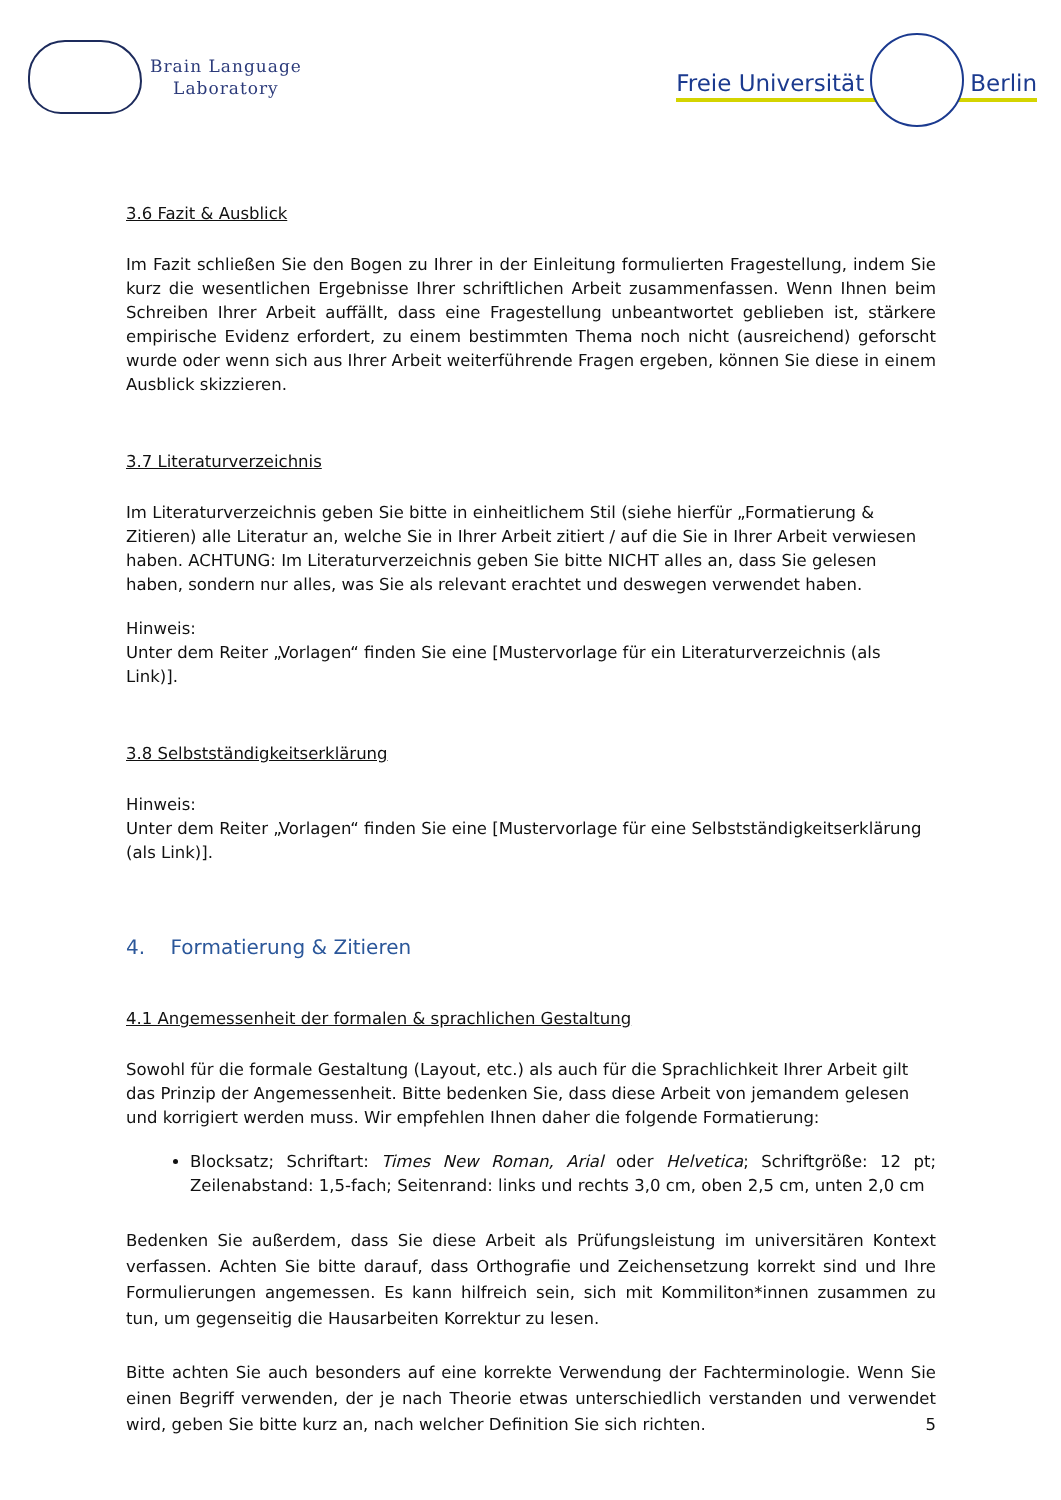Brain Language
Laboratory
Freie Universität Berlin
3.6 Fazit & Ausblick
Im Fazit schließen Sie den Bogen zu Ihrer in der Einleitung formulierten Fragestellung, indem Sie kurz die wesentlichen Ergebnisse Ihrer schriftlichen Arbeit zusammenfassen. Wenn Ihnen beim Schreiben Ihrer Arbeit auffällt, dass eine Fragestellung unbeantwortet geblieben ist, stärkere empirische Evidenz erfordert, zu einem bestimmten Thema noch nicht (ausreichend) geforscht wurde oder wenn sich aus Ihrer Arbeit weiterführende Fragen ergeben, können Sie diese in einem Ausblick skizzieren.
3.7 Literaturverzeichnis
Im Literaturverzeichnis geben Sie bitte in einheitlichem Stil (siehe hierfür „Formatierung & Zitieren) alle Literatur an, welche Sie in Ihrer Arbeit zitiert / auf die Sie in Ihrer Arbeit verwiesen haben. ACHTUNG: Im Literaturverzeichnis geben Sie bitte NICHT alles an, dass Sie gelesen haben, sondern nur alles, was Sie als relevant erachtet und deswegen verwendet haben.
Hinweis:
Unter dem Reiter „Vorlagen“ finden Sie eine [Mustervorlage für ein Literaturverzeichnis (als Link)].
3.8 Selbstständigkeitserklärung
Hinweis:
Unter dem Reiter „Vorlagen“ finden Sie eine [Mustervorlage für eine Selbstständigkeitserklärung (als Link)].
4. Formatierung & Zitieren
4.1 Angemessenheit der formalen & sprachlichen Gestaltung
Sowohl für die formale Gestaltung (Layout, etc.) als auch für die Sprachlichkeit Ihrer Arbeit gilt das Prinzip der Angemessenheit. Bitte bedenken Sie, dass diese Arbeit von jemandem gelesen und korrigiert werden muss. Wir empfehlen Ihnen daher die folgende Formatierung:
Blocksatz; Schriftart: Times New Roman, Arial oder Helvetica; Schriftgröße: 12 pt; Zeilenabstand: 1,5-fach; Seitenrand: links und rechts 3,0 cm, oben 2,5 cm, unten 2,0 cm
Bedenken Sie außerdem, dass Sie diese Arbeit als Prüfungsleistung im universitären Kontext verfassen. Achten Sie bitte darauf, dass Orthografie und Zeichensetzung korrekt sind und Ihre Formulierungen angemessen. Es kann hilfreich sein, sich mit Kommiliton*innen zusammen zu tun, um gegenseitig die Hausarbeiten Korrektur zu lesen.
Bitte achten Sie auch besonders auf eine korrekte Verwendung der Fachterminologie. Wenn Sie einen Begriff verwenden, der je nach Theorie etwas unterschiedlich verstanden und verwendet wird, geben Sie bitte kurz an, nach welcher Definition Sie sich richten.
5